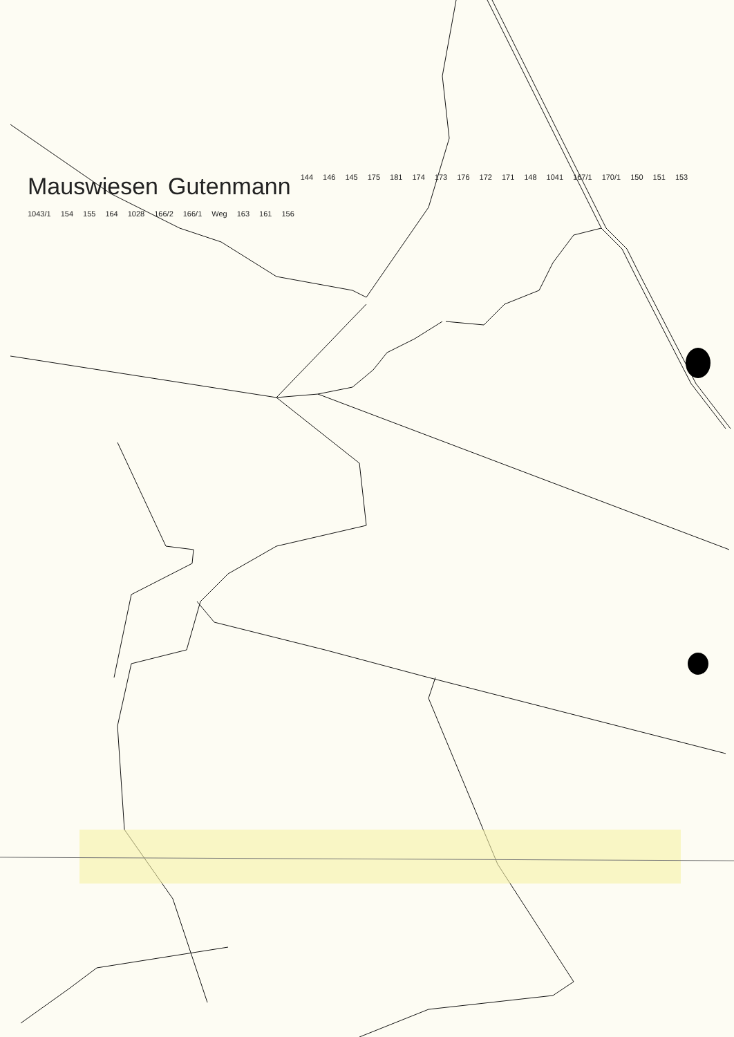Mauswiesen Gutenmann 144 146 145 175 181 174 173 176 172 171 148 1041 167/1 170/1 150 151 153 1043/1 154 155 164 1028 166/2 166/1 Weg 163 161 156